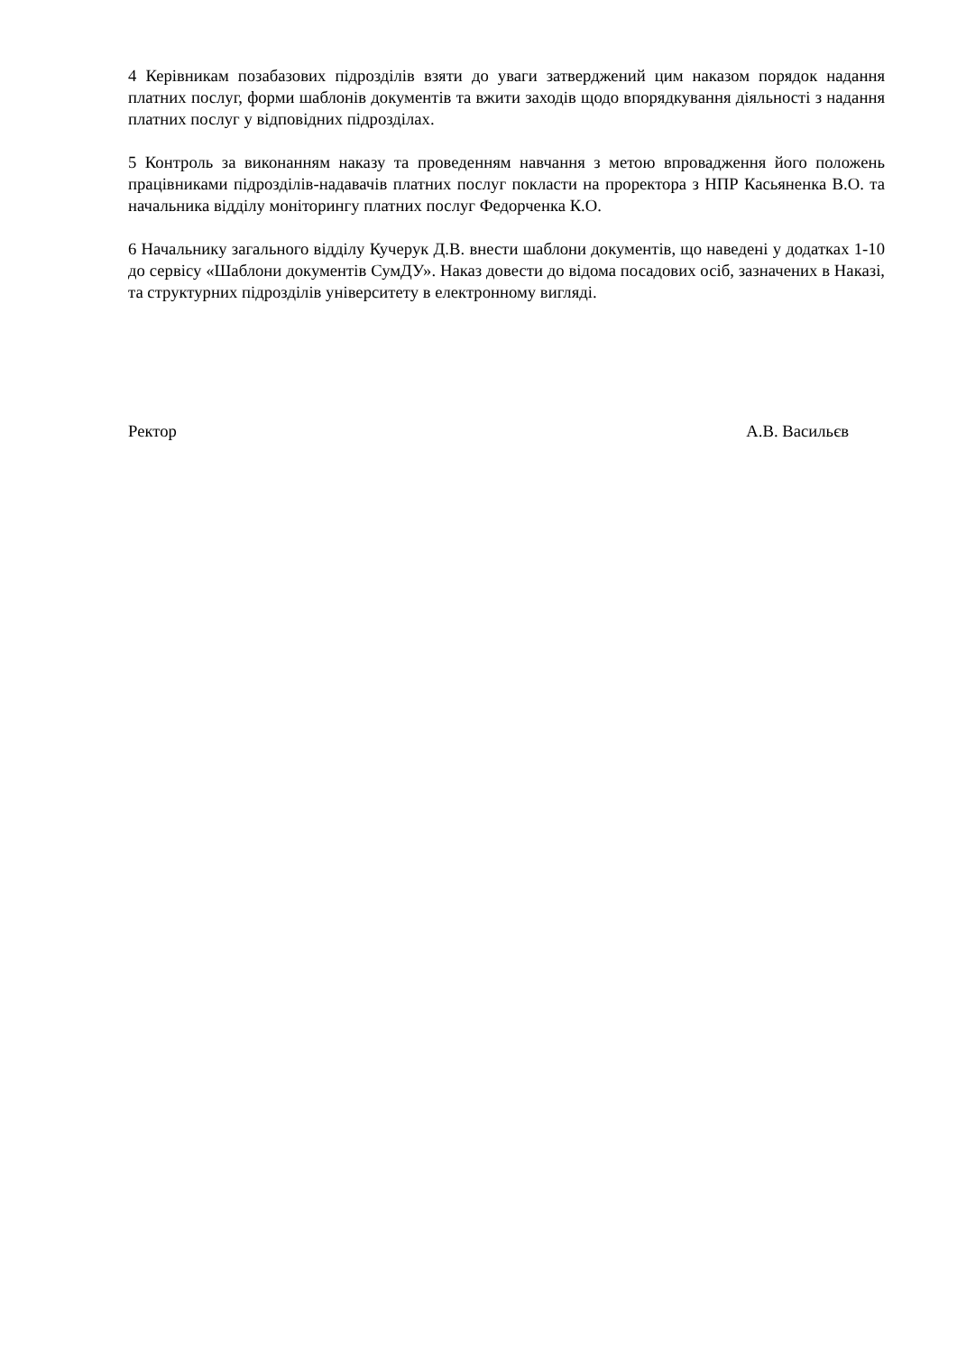4 Керівникам позабазових підрозділів взяти до уваги затверджений цим наказом порядок надання платних послуг, форми шаблонів документів та вжити заходів щодо впорядкування діяльності з надання платних послуг у відповідних підрозділах.
5 Контроль за виконанням наказу та проведенням навчання з метою впровадження його положень працівниками підрозділів-надавачів платних послуг покласти на проректора з НПР Касьяненка В.О. та начальника відділу моніторингу платних послуг Федорченка К.О.
6 Начальнику загального відділу Кучерук Д.В. внести шаблони документів, що наведені у додатках 1-10 до сервісу «Шаблони документів СумДУ». Наказ довести до відома посадових осіб, зазначених в Наказі, та структурних підрозділів університету в електронному вигляді.
Ректор А.В. Васильєв